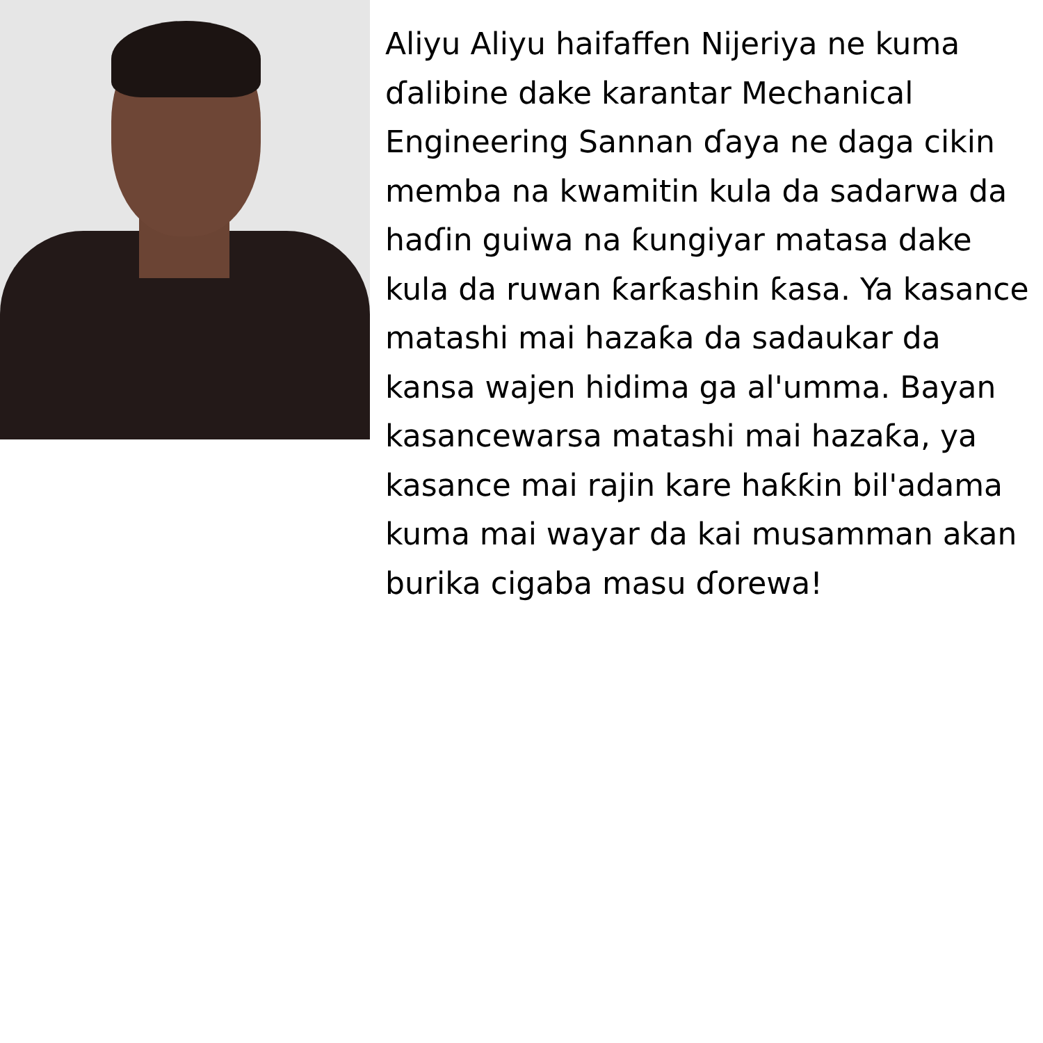Aliyu Aliyu haifaffen Nijeriya ne kuma ɗalibine dake karantar Mechanical Engineering Sannan ɗaya ne daga cikin memba na kwamitin kula da sadarwa da haɗin guiwa na ƙungiyar matasa dake kula da ruwan ƙarƙashin ƙasa. Ya kasance matashi mai hazaƙa da sadaukar da kansa wajen hidima ga al'umma. Bayan kasancewarsa matashi mai hazaƙa, ya kasance mai rajin kare haƙƙin bil'adama kuma mai wayar da kai musamman akan burika cigaba masu ɗorewa!